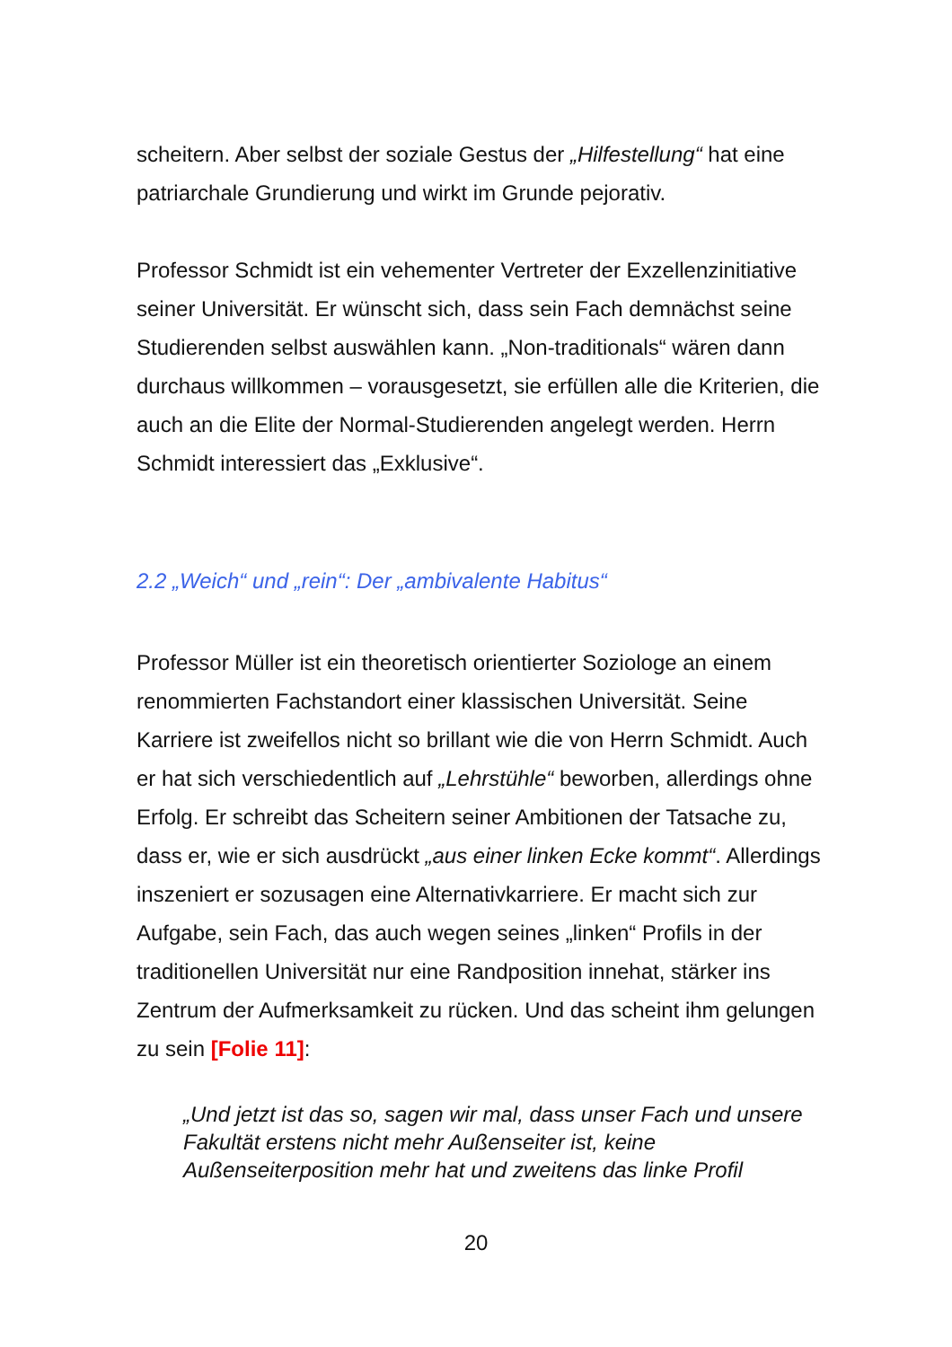scheitern. Aber selbst der soziale Gestus der „Hilfestellung“ hat eine patriarchale Grundierung und wirkt im Grunde pejorativ.
Professor Schmidt ist ein vehementer Vertreter der Exzellenzinitiative seiner Universität. Er wünscht sich, dass sein Fach demnächst seine Studierenden selbst auswählen kann. „Non-traditionals“ wären dann durchaus willkommen – vorausgesetzt, sie erfüllen alle die Kriterien, die auch an die Elite der Normal-Studierenden angelegt werden. Herrn Schmidt interessiert das „Exklusive“.
2.2 „Weich“ und „rein“: Der „ambivalente Habitus“
Professor Müller ist ein theoretisch orientierter Soziologe an einem renommierten Fachstandort einer klassischen Universität. Seine Karriere ist zweifellos nicht so brillant wie die von Herrn Schmidt. Auch er hat sich verschiedentlich auf „Lehrstühle“ beworben, allerdings ohne Erfolg. Er schreibt das Scheitern seiner Ambitionen der Tatsache zu, dass er, wie er sich ausdrückt „aus einer linken Ecke kommt“. Allerdings inszeniert er sozusagen eine Alternativkarriere. Er macht sich zur Aufgabe, sein Fach, das auch wegen seines „linken“ Profils in der traditionellen Universität nur eine Randposition innehat, stärker ins Zentrum der Aufmerksamkeit zu rücken. Und das scheint ihm gelungen zu sein [Folie 11]:
„Und jetzt ist das so, sagen wir mal, dass unser Fach und unsere Fakultät erstens nicht mehr Außenseiter ist, keine Außenseiterposition mehr hat und zweitens das linke Profil
20